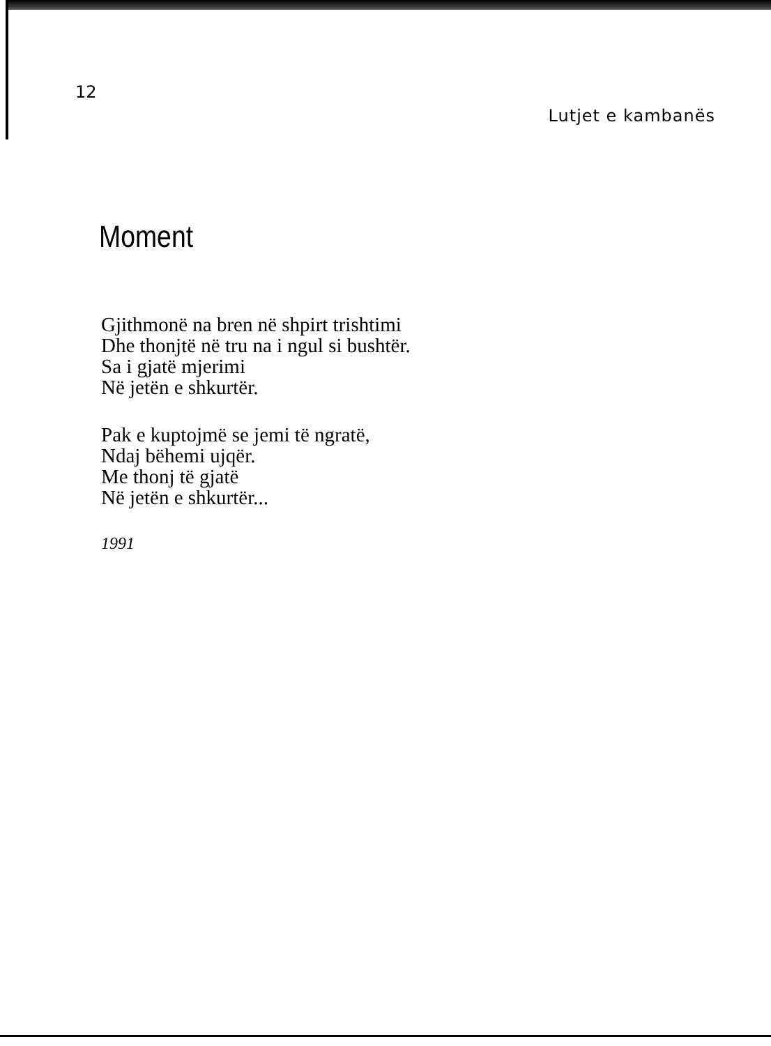12 Lutjet e kambanës
Moment
Gjithmonë na bren në shpirt trishtimi
Dhe thonjtë në tru na i ngul si bushtër.
Sa i gjatë mjerimi
Në jetën e shkurtër.
Pak e kuptojmë se jemi të ngratë,
Ndaj bëhemi ujqër.
Me thonj të gjatë
Në jetën e shkurtër...
1991